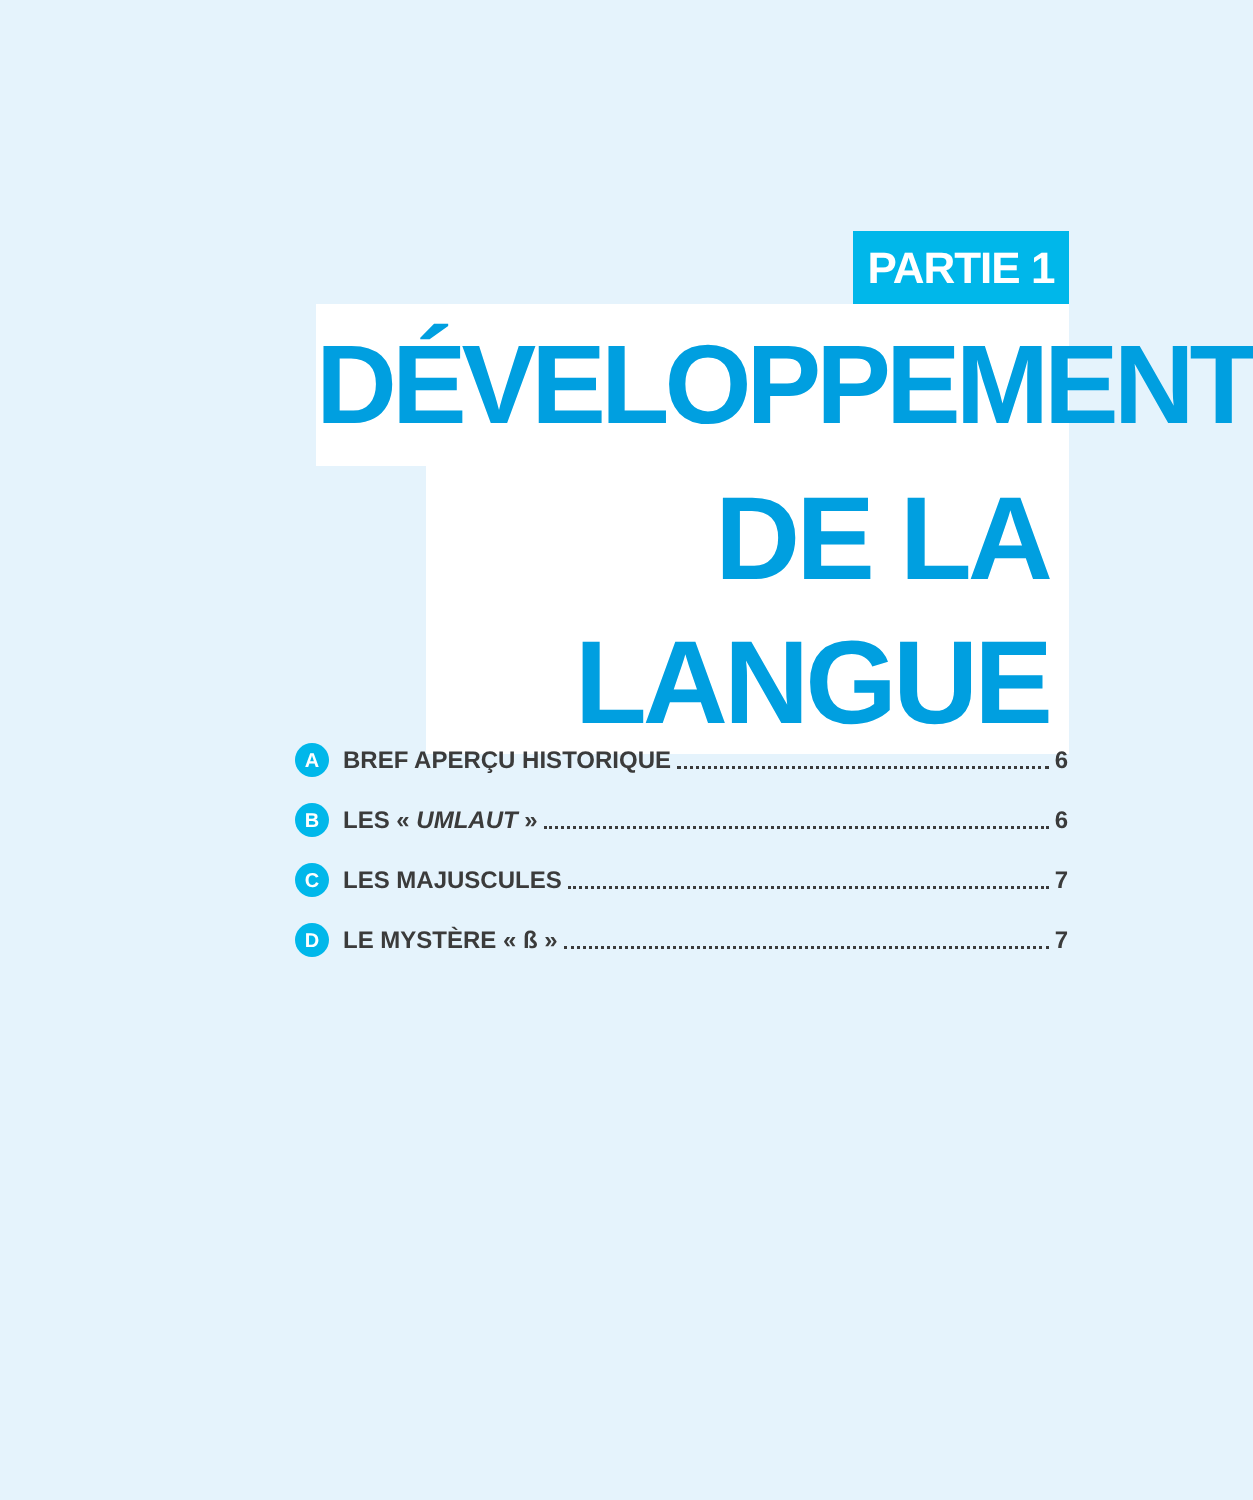PARTIE 1
DÉVELOPPEMENT
DE LA LANGUE
A BREF APERÇU HISTORIQUE 6
B LES « UMLAUT » 6
C LES MAJUSCULES 7
D LE MYSTÈRE « ß » 7